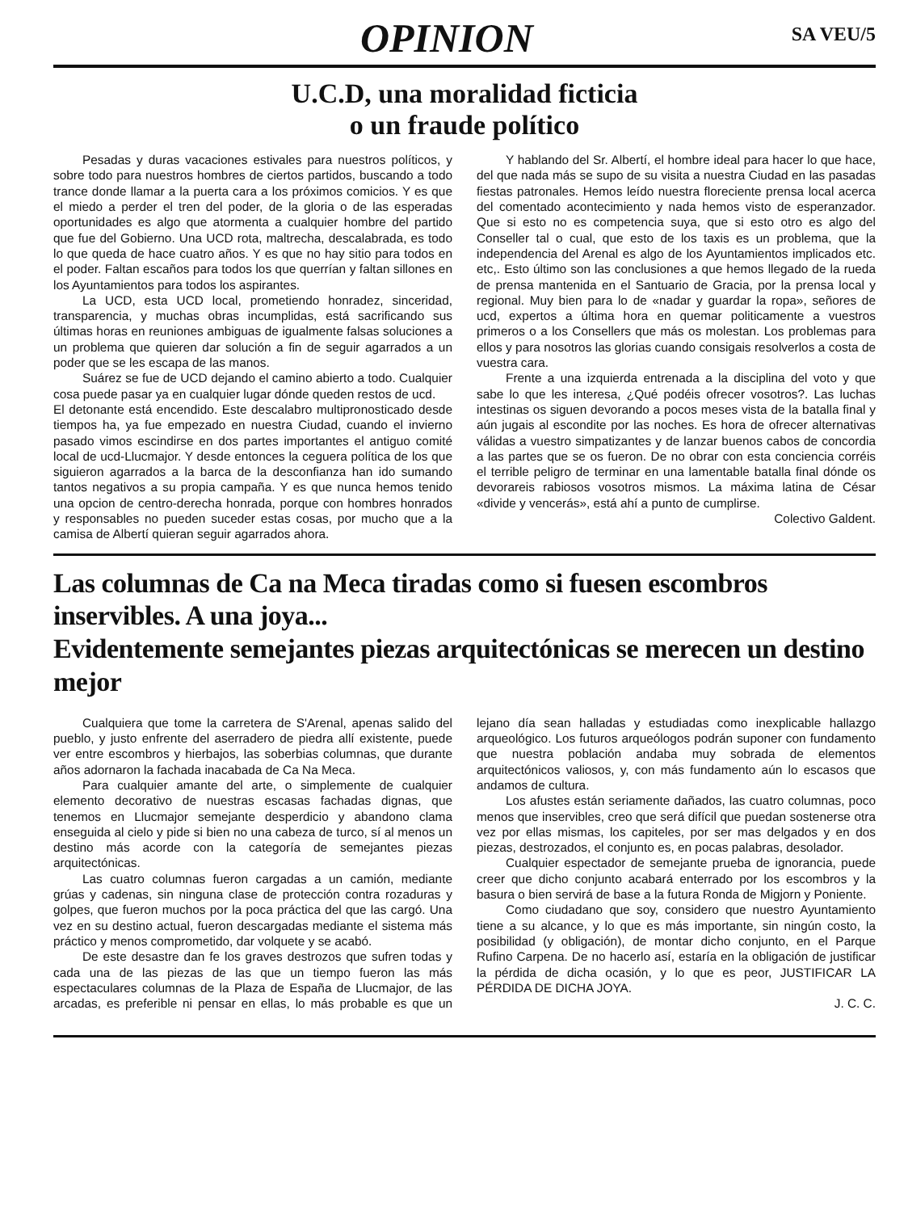OPINION
SA VEU/5
U.C.D, una moralidad ficticia
o un fraude político
Pesadas y duras vacaciones estivales para nuestros políticos, y sobre todo para nuestros hombres de ciertos partidos, buscando a todo trance donde llamar a la puerta cara a los próximos comicios. Y es que el miedo a perder el tren del poder, de la gloria o de las esperadas oportunidades es algo que atormenta a cualquier hombre del partido que fue del Gobierno. Una UCD rota, maltrecha, descalabrada, es todo lo que queda de hace cuatro años. Y es que no hay sitio para todos en el poder. Faltan escaños para todos los que querrían y faltan sillones en los Ayuntamientos para todos los aspirantes.
La UCD, esta UCD local, prometiendo honradez, sinceridad, transparencia, y muchas obras incumplidas, está sacrificando sus últimas horas en reuniones ambiguas de igualmente falsas soluciones a un problema que quieren dar solución a fin de seguir agarrados a un poder que se les escapa de las manos.
Suárez se fue de UCD dejando el camino abierto a todo. Cualquier cosa puede pasar ya en cualquier lugar dónde queden restos de ucd.
El detonante está encendido. Este descalabro multipronosticado desde tiempos ha, ya fue empezado en nuestra Ciudad, cuando el invierno pasado vimos escindirse en dos partes importantes el antiguo comité local de ucd-Llucmajor. Y desde entonces la ceguera política de los que siguieron agarrados a la barca de la desconfianza han ido sumando tantos negativos a su propia campaña. Y es que nunca hemos tenido una opcion de centro-derecha honrada, porque con hombres honrados y responsables no pueden suceder estas cosas, por mucho que a la camisa de Albertí quieran seguir agarrados ahora.
Y hablando del Sr. Albertí, el hombre ideal para hacer lo que hace, del que nada más se supo de su visita a nuestra Ciudad en las pasadas fiestas patronales. Hemos leído nuestra floreciente prensa local acerca del comentado acontecimiento y nada hemos visto de esperanzador. Que si esto no es competencia suya, que si esto otro es algo del Conseller tal o cual, que esto de los taxis es un problema, que la independencia del Arenal es algo de los Ayuntamientos implicados etc. etc,. Esto último son las conclusiones a que hemos llegado de la rueda de prensa mantenida en el Santuario de Gracia, por la prensa local y regional. Muy bien para lo de «nadar y guardar la ropa», señores de ucd, expertos a última hora en quemar politicamente a vuestros primeros o a los Consellers que más os molestan. Los problemas para ellos y para nosotros las glorias cuando consigais resolverlos a costa de vuestra cara.
Frente a una izquierda entrenada a la disciplina del voto y que sabe lo que les interesa, ¿Qué podéis ofrecer vosotros?. Las luchas intestinas os siguen devorando a pocos meses vista de la batalla final y aún jugais al escondite por las noches. Es hora de ofrecer alternativas válidas a vuestro simpatizantes y de lanzar buenos cabos de concordia a las partes que se os fueron. De no obrar con esta conciencia corréis el terrible peligro de terminar en una lamentable batalla final dónde os devorareis rabiosos vosotros mismos. La máxima latina de César «divide y vencerás», está ahí a punto de cumplirse.
Colectivo Galdent.
Las columnas de Ca na Meca tiradas como si fuesen escombros inservibles. A una joya...
Evidentemente semejantes piezas arquitectónicas se merecen un destino mejor
Cualquiera que tome la carretera de S'Arenal, apenas salido del pueblo, y justo enfrente del aserradero de piedra allí existente, puede ver entre escombros y hierbajos, las soberbias columnas, que durante años adornaron la fachada inacabada de Ca Na Meca.
Para cualquier amante del arte, o simplemente de cualquier elemento decorativo de nuestras escasas fachadas dignas, que tenemos en Llucmajor semejante desperdicio y abandono clama enseguida al cielo y pide si bien no una cabeza de turco, sí al menos un destino más acorde con la categoría de semejantes piezas arquitectónicas.
Las cuatro columnas fueron cargadas a un camión, mediante grúas y cadenas, sin ninguna clase de protección contra rozaduras y golpes, que fueron muchos por la poca práctica del que las cargó. Una vez en su destino actual, fueron descargadas mediante el sistema más práctico y menos comprometido, dar volquete y se acabó.
De este desastre dan fe los graves destrozos que sufren todas y cada una de las piezas de las que un tiempo fueron las más espectaculares columnas de la Plaza de España de Llucmajor, de las arcadas, es preferible ni pensar en ellas, lo más probable es que un lejano día sean halladas y estudiadas como inexplicable hallazgo arqueológico. Los futuros arqueólogos podrán suponer con fundamento que nuestra población andaba muy sobrada de elementos arquitectónicos valiosos, y, con más fundamento aún lo escasos que andamos de cultura.
Los afustes están seriamente dañados, las cuatro columnas, poco menos que inservibles, creo que será difícil que puedan sostenerse otra vez por ellas mismas, los capiteles, por ser mas delgados y en dos piezas, destrozados, el conjunto es, en pocas palabras, desolador.
Cualquier espectador de semejante prueba de ignorancia, puede creer que dicho conjunto acabará enterrado por los escombros y la basura o bien servirá de base a la futura Ronda de Migjorn y Poniente.
Como ciudadano que soy, considero que nuestro Ayuntamiento tiene a su alcance, y lo que es más importante, sin ningún costo, la posibilidad (y obligación), de montar dicho conjunto, en el Parque Rufino Carpena. De no hacerlo así, estaría en la obligación de justificar la pérdida de dicha ocasión, y lo que es peor, JUSTIFICAR LA PÉRDIDA DE DICHA JOYA.
J. C. C.